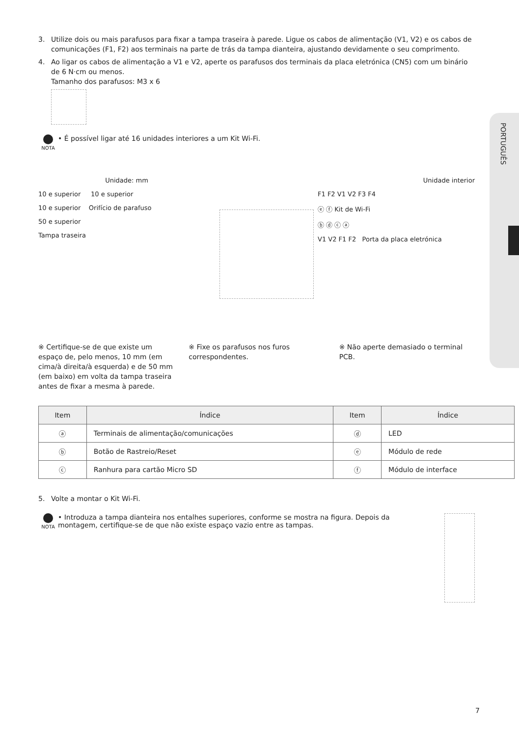PORTUGUÊS
3. Utilize dois ou mais parafusos para fixar a tampa traseira à parede. Ligue os cabos de alimentação (V1, V2) e os cabos de comunicações (F1, F2) aos terminais na parte de trás da tampa dianteira, ajustando devidamente o seu comprimento.
4. Ao ligar os cabos de alimentação a V1 e V2, aperte os parafusos dos terminais da placa eletrónica (CN5) com um binário de 6 N·cm ou menos.
Tamanho dos parafusos: M3 x 6
NOTA
• É possível ligar até 16 unidades interiores a um Kit Wi-Fi.
Unidade: mm
10 e superior 10 e superior
10 e superior Orifício de parafuso
50 e superior
Tampa traseira
Unidade interior
F1 F2 V1 V2 F3 F4
ⓔ ⓕ Kit de Wi-Fi
ⓑ ⓓ ⓒ ⓐ
V1 V2 F1 F2 Porta da placa eletrónica
※ Certifique-se de que existe um espaço de, pelo menos, 10 mm (em cima/à direita/à esquerda) e de 50 mm (em baixo) em volta da tampa traseira antes de fixar a mesma à parede.
※ Fixe os parafusos nos furos correspondentes.
※ Não aperte demasiado o terminal PCB.
| Item | Índice | Item | Índice |
| --- | --- | --- | --- |
| ⓐ | Terminais de alimentação/comunicações | ⓓ | LED |
| ⓑ | Botão de Rastreio/Reset | ⓔ | Módulo de rede |
| ⓒ | Ranhura para cartão Micro SD | ⓕ | Módulo de interface |
5. Volte a montar o Kit Wi-Fi.
NOTA
• Introduza a tampa dianteira nos entalhes superiores, conforme se mostra na figura. Depois da montagem, certifique-se de que não existe espaço vazio entre as tampas.
7